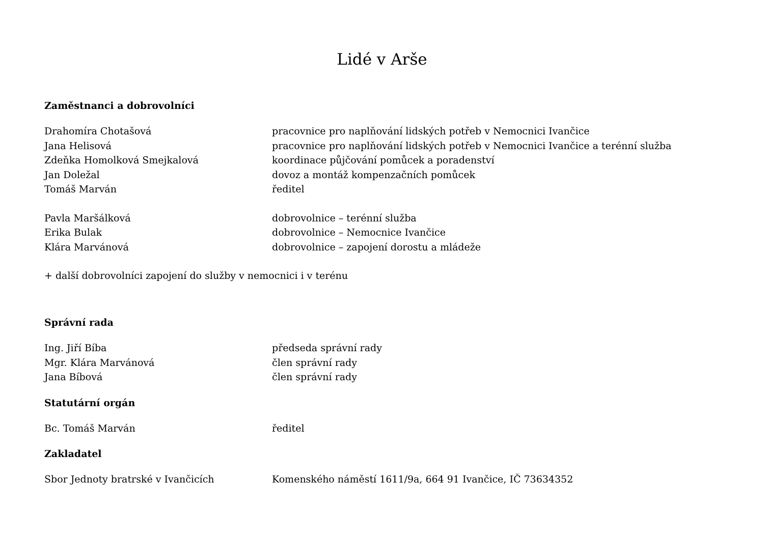Lidé v Arše
Zaměstnanci a dobrovolníci
| Drahomíra Chotašová | pracovnice pro naplňování lidských potřeb v Nemocnici Ivančice |
| Jana Helisová | pracovnice pro naplňování lidských potřeb v Nemocnici Ivančice a terénní služba |
| Zdeňka Homolková Smejkalová | koordinace půjčování pomůcek a poradenství |
| Jan Doležal | dovoz a montáž kompenzačních pomůcek |
| Tomáš Marván | ředitel |
| Pavla Maršálková | dobrovolnice – terénní služba |
| Erika Bulak | dobrovolnice – Nemocnice Ivančice |
| Klára Marvánová | dobrovolnice – zapojení dorostu a mládeže |
+ další dobrovolníci zapojení do služby v nemocnici i v terénu
Správní rada
| Ing. Jiří Bíba | předseda správní rady |
| Mgr. Klára Marvánová | člen správní rady |
| Jana Bíbová | člen správní rady |
Statutární orgán
| Bc. Tomáš Marván | ředitel |
Zakladatel
| Sbor Jednoty bratrské v Ivančicích | Komenského náměstí 1611/9a, 664 91 Ivančice, IČ 73634352 |